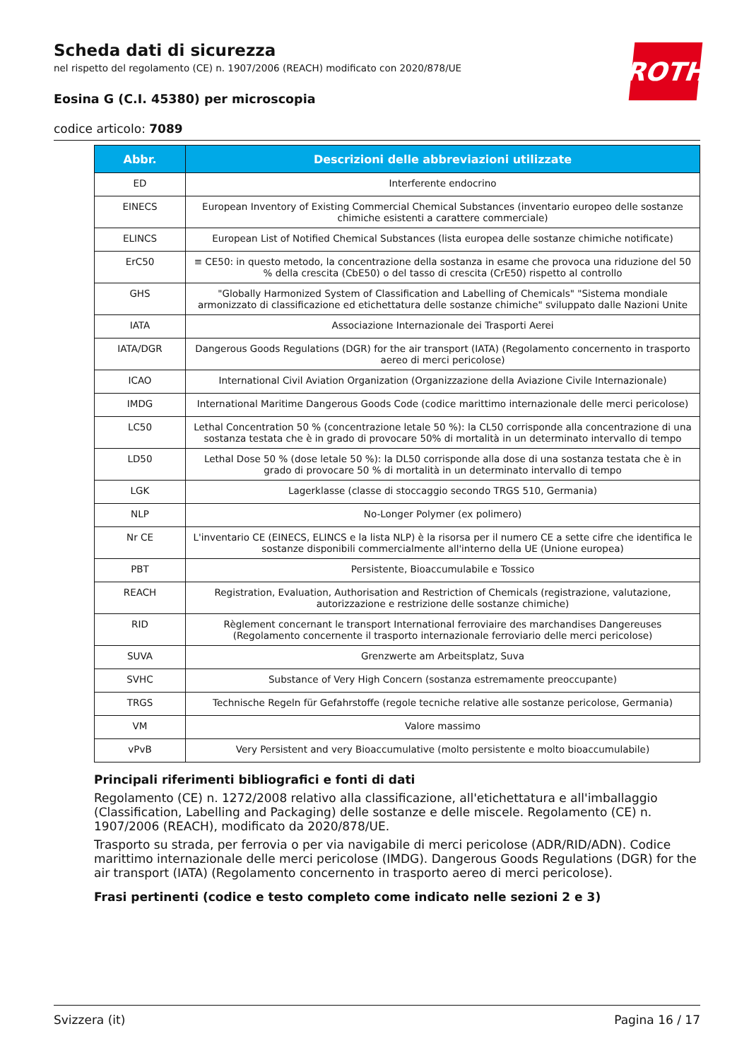ROTH
Scheda dati di sicurezza
nel rispetto del regolamento (CE) n. 1907/2006 (REACH) modificato con 2020/878/UE
Eosina G (C.I. 45380) per microscopia
codice articolo: 7089
| Abbr. | Descrizioni delle abbreviazioni utilizzate |
| --- | --- |
| ED | Interferente endocrino |
| EINECS | European Inventory of Existing Commercial Chemical Substances (inventario europeo delle sostanze chimiche esistenti a carattere commerciale) |
| ELINCS | European List of Notified Chemical Substances (lista europea delle sostanze chimiche notificate) |
| ErC50 | ≡ CE50: in questo metodo, la concentrazione della sostanza in esame che provoca una riduzione del 50 % della crescita (CbE50) o del tasso di crescita (CrE50) rispetto al controllo |
| GHS | "Globally Harmonized System of Classification and Labelling of Chemicals" "Sistema mondiale armonizzato di classificazione ed etichettatura delle sostanze chimiche" sviluppato dalle Nazioni Unite |
| IATA | Associazione Internazionale dei Trasporti Aerei |
| IATA/DGR | Dangerous Goods Regulations (DGR) for the air transport (IATA) (Regolamento concernento in trasporto aereo di merci pericolose) |
| ICAO | International Civil Aviation Organization (Organizzazione della Aviazione Civile Internazionale) |
| IMDG | International Maritime Dangerous Goods Code (codice marittimo internazionale delle merci pericolose) |
| LC50 | Lethal Concentration 50 % (concentrazione letale 50 %): la CL50 corrisponde alla concentrazione di una sostanza testata che è in grado di provocare 50% di mortalità in un determinato intervallo di tempo |
| LD50 | Lethal Dose 50 % (dose letale 50 %): la DL50 corrisponde alla dose di una sostanza testata che è in grado di provocare 50 % di mortalità in un determinato intervallo di tempo |
| LGK | Lagerklasse (classe di stoccaggio secondo TRGS 510, Germania) |
| NLP | No-Longer Polymer (ex polimero) |
| Nr CE | L'inventario CE (EINECS, ELINCS e la lista NLP) è la risorsa per il numero CE a sette cifre che identifica le sostanze disponibili commercialmente all'interno della UE (Unione europea) |
| PBT | Persistente, Bioaccumulabile e Tossico |
| REACH | Registration, Evaluation, Authorisation and Restriction of Chemicals (registrazione, valutazione, autorizzazione e restrizione delle sostanze chimiche) |
| RID | Règlement concernant le transport International ferroviaire des marchandises Dangereuses (Regolamento concernente il trasporto internazionale ferroviario delle merci pericolose) |
| SUVA | Grenzwerte am Arbeitsplatz, Suva |
| SVHC | Substance of Very High Concern (sostanza estremamente preoccupante) |
| TRGS | Technische Regeln für Gefahrstoffe (regole tecniche relative alle sostanze pericolose, Germania) |
| VM | Valore massimo |
| vPvB | Very Persistent and very Bioaccumulative (molto persistente e molto bioaccumulabile) |
Principali riferimenti bibliografici e fonti di dati
Regolamento (CE) n. 1272/2008 relativo alla classificazione, all'etichettatura e all'imballaggio (Classification, Labelling and Packaging) delle sostanze e delle miscele. Regolamento (CE) n. 1907/2006 (REACH), modificato da 2020/878/UE.
Trasporto su strada, per ferrovia o per via navigabile di merci pericolose (ADR/RID/ADN). Codice marittimo internazionale delle merci pericolose (IMDG). Dangerous Goods Regulations (DGR) for the air transport (IATA) (Regolamento concernento in trasporto aereo di merci pericolose).
Frasi pertinenti (codice e testo completo come indicato nelle sezioni 2 e 3)
Svizzera (it) Pagina 16 / 17